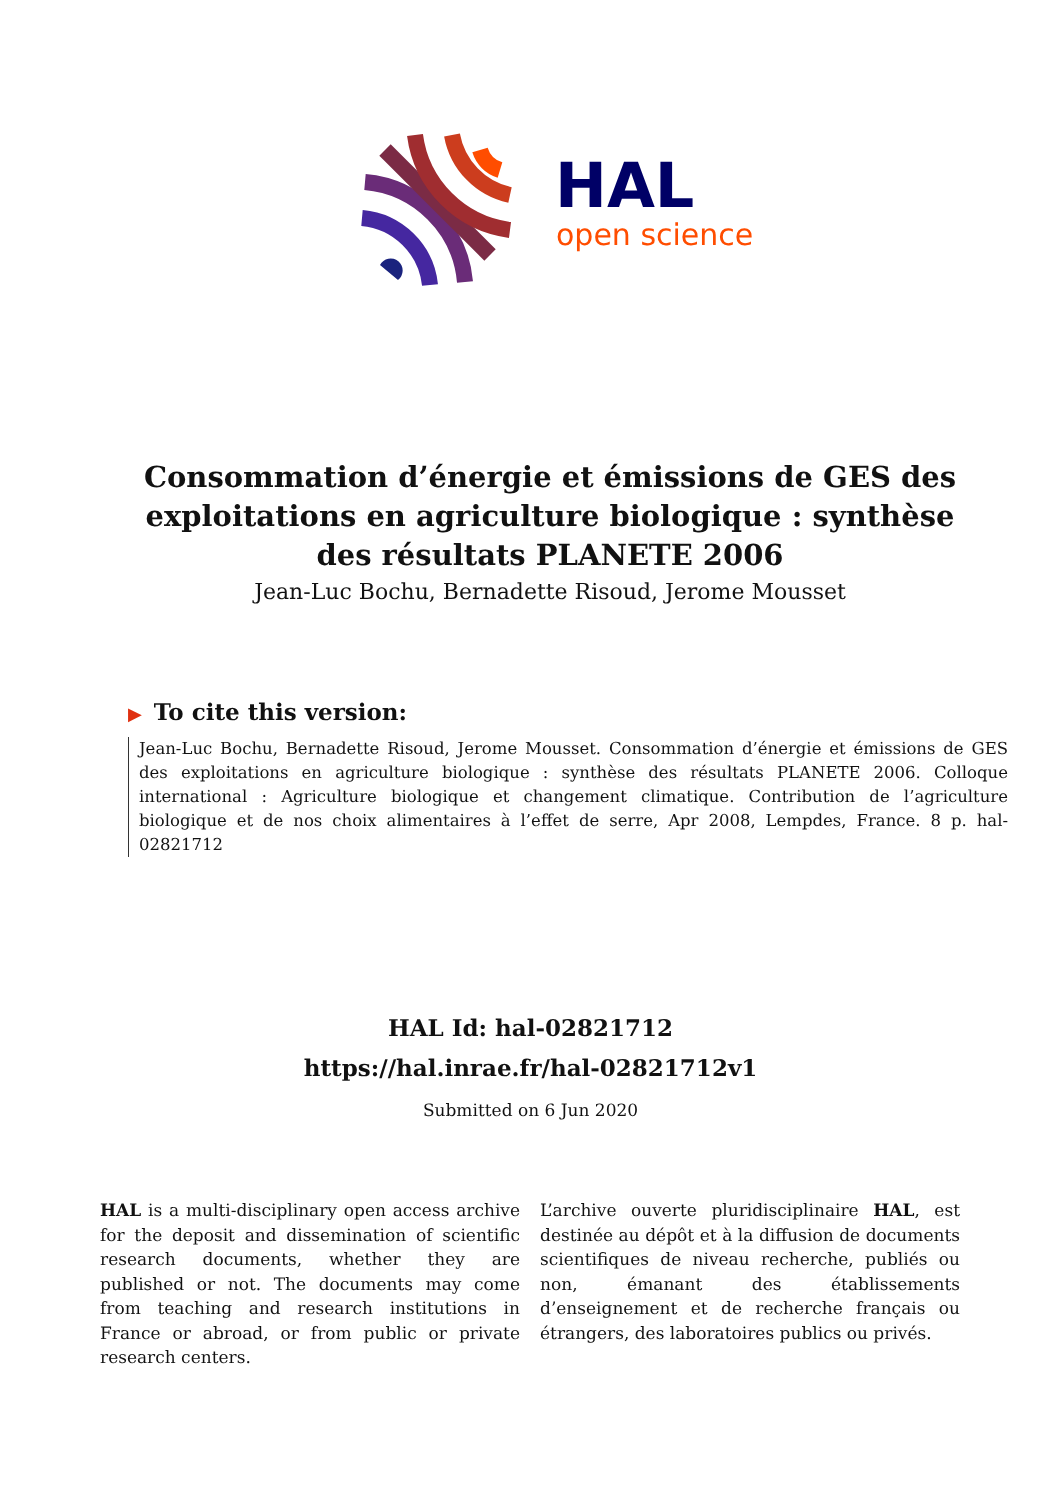HAL
open science
Consommation d’énergie et émissions de GES des exploitations en agriculture biologique : synthèse des résultats PLANETE 2006
Jean-Luc Bochu, Bernadette Risoud, Jerome Mousset
▶ To cite this version:
Jean-Luc Bochu, Bernadette Risoud, Jerome Mousset. Consommation d’énergie et émissions de GES des exploitations en agriculture biologique : synthèse des résultats PLANETE 2006. Colloque international : Agriculture biologique et changement climatique. Contribution de l’agriculture biologique et de nos choix alimentaires à l’effet de serre, Apr 2008, Lempdes, France. 8 p. hal-02821712
HAL Id: hal-02821712
https://hal.inrae.fr/hal-02821712v1
Submitted on 6 Jun 2020
HAL is a multi-disciplinary open access archive for the deposit and dissemination of scientific research documents, whether they are published or not. The documents may come from teaching and research institutions in France or abroad, or from public or private research centers.
L’archive ouverte pluridisciplinaire HAL, est destinée au dépôt et à la diffusion de documents scientifiques de niveau recherche, publiés ou non, émanant des établissements d’enseignement et de recherche français ou étrangers, des laboratoires publics ou privés.